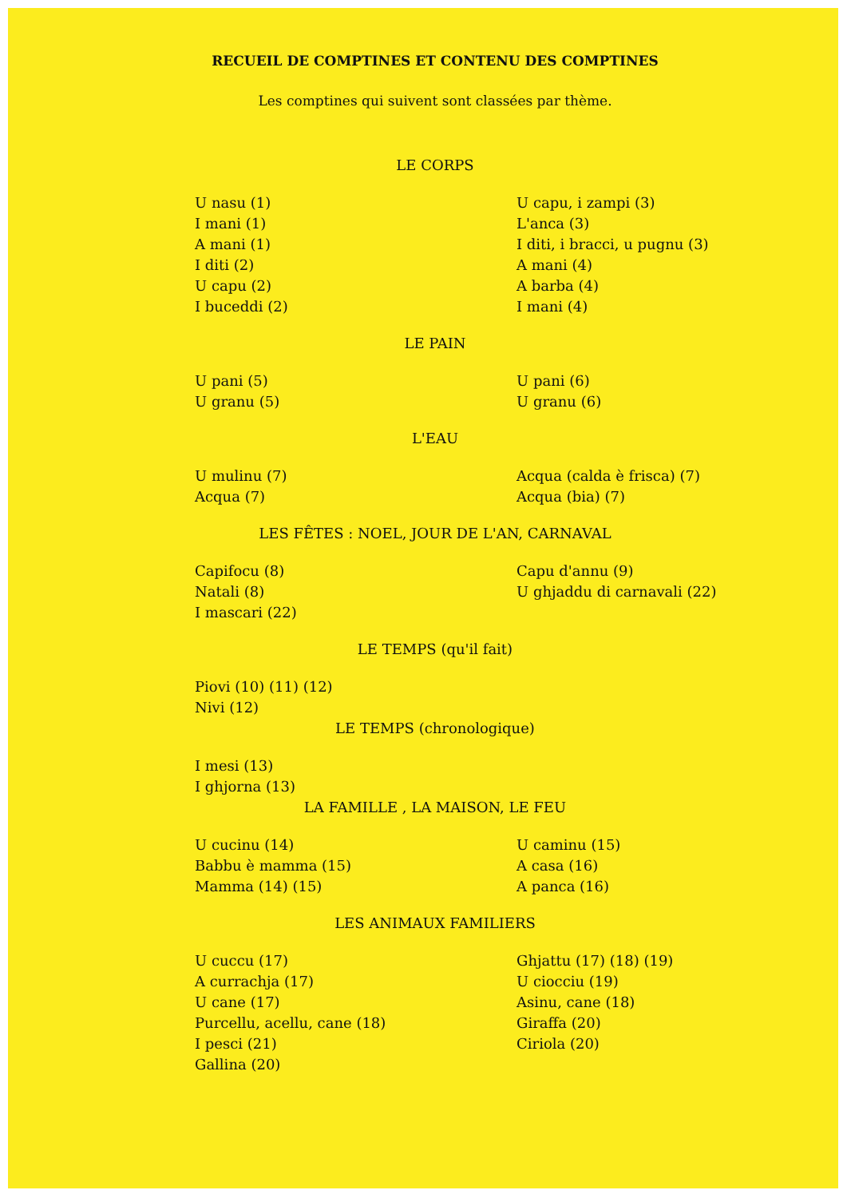RECUEIL DE COMPTINES ET CONTENU DES COMPTINES
Les comptines qui suivent sont classées par thème.
LE CORPS
U nasu (1)
I mani (1)
A mani (1)
I diti (2)
U capu (2)
I buceddi (2)
U capu, i zampi (3)
L'anca (3)
I diti, i bracci, u pugnu (3)
A mani (4)
A barba (4)
I mani (4)
LE PAIN
U pani (5)
U granu (5)
U pani (6)
U granu (6)
L'EAU
U mulinu (7)
Acqua (7)
Acqua (calda è frisca) (7)
Acqua (bia) (7)
LES FÊTES : NOEL, JOUR DE L'AN, CARNAVAL
Capifocu (8)
Natali (8)
I mascari (22)
Capu d'annu (9)
U ghjaddu di carnavali (22)
LE TEMPS (qu'il fait)
Piovi (10) (11) (12)
Nivi (12)
LE TEMPS (chronologique)
I mesi (13)
I ghjorna (13)
LA FAMILLE , LA MAISON, LE FEU
U cucinu (14)
Babbu è mamma (15)
Mamma (14) (15)
U caminu (15)
A casa (16)
A panca (16)
LES ANIMAUX FAMILIERS
U cuccu (17)
A currachja (17)
U cane (17)
Purcellu, acellu, cane (18)
I pesci (21)
Gallina (20)
Ghjattu (17) (18) (19)
U ciocciu (19)
Asinu, cane (18)
Giraffa (20)
Ciriola (20)